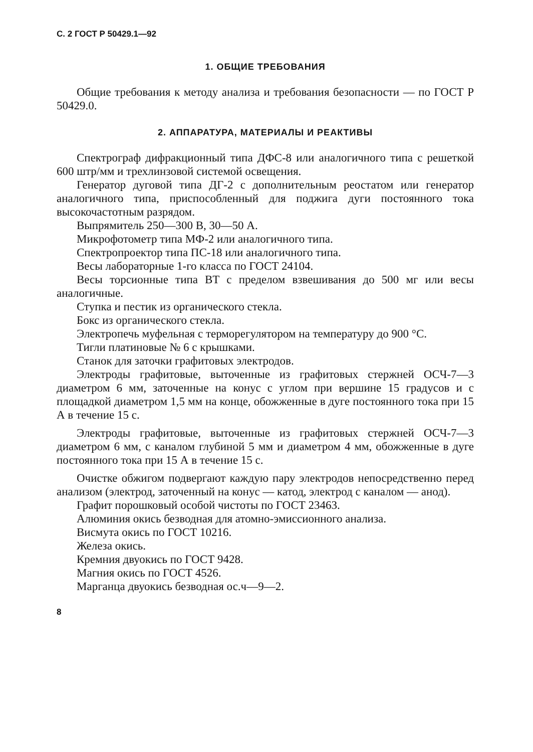С. 2 ГОСТ Р 50429.1—92
1. ОБЩИЕ ТРЕБОВАНИЯ
Общие требования к методу анализа и требования безопасности — по ГОСТ Р 50429.0.
2. АППАРАТУРА, МАТЕРИАЛЫ И РЕАКТИВЫ
Спектрограф дифракционный типа ДФС-8 или аналогичного типа с решеткой 600 штр/мм и трехлинзовой системой освещения.
Генератор дуговой типа ДГ-2 с дополнительным реостатом или генератор аналогичного типа, приспособленный для поджига дуги постоянного тока высокочастотным разрядом.
Выпрямитель 250—300 В, 30—50 А.
Микрофотометр типа МФ-2 или аналогичного типа.
Спектропроектор типа ПС-18 или аналогичного типа.
Весы лабораторные 1-го класса по ГОСТ 24104.
Весы торсионные типа ВТ с пределом взвешивания до 500 мг или весы аналогичные.
Ступка и пестик из органического стекла.
Бокс из органического стекла.
Электропечь муфельная с терморегулятором на температуру до 900 °С.
Тигли платиновые № 6 с крышками.
Станок для заточки графитовых электродов.
Электроды графитовые, выточенные из графитовых стержней ОСЧ-7—3 диаметром 6 мм, заточенные на конус с углом при вершине 15 градусов и с площадкой диаметром 1,5 мм на конце, обожженные в дуге постоянного тока при 15 А в течение 15 с.
Электроды графитовые, выточенные из графитовых стержней ОСЧ-7—3 диаметром 6 мм, с каналом глубиной 5 мм и диаметром 4 мм, обожженные в дуге постоянного тока при 15 А в течение 15 с.
Очистке обжигом подвергают каждую пару электродов непосредственно перед анализом (электрод, заточенный на конус — катод, электрод с каналом — анод).
Графит порошковый особой чистоты по ГОСТ 23463.
Алюминия окись безводная для атомно-эмиссионного анализа.
Висмута окись по ГОСТ 10216.
Железа окись.
Кремния двуокись по ГОСТ 9428.
Магния окись по ГОСТ 4526.
Марганца двуокись безводная ос.ч—9—2.
8